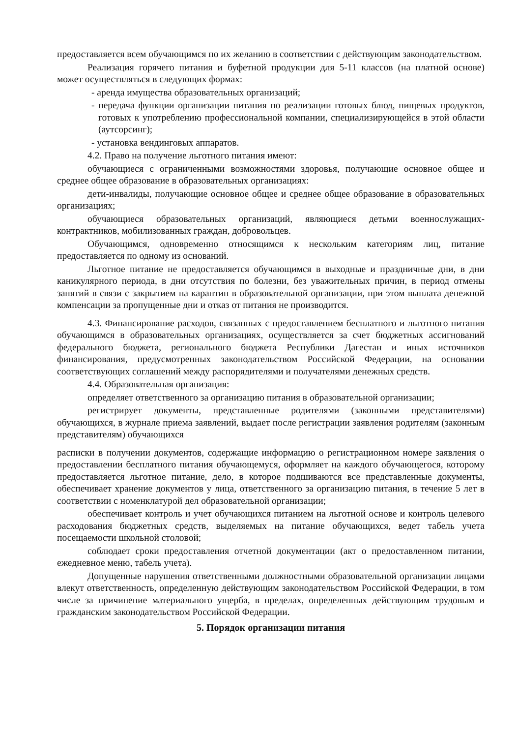предоставляется всем обучающимся по их желанию в соответствии с действующим законодательством.
Реализация горячего питания и буфетной продукции для 5-11 классов (на платной основе) может осуществляться в следующих формах:
- аренда имущества образовательных организаций;
- передача функции организации питания по реализации готовых блюд, пищевых продуктов, готовых к употреблению профессиональной компании, специализирующейся в этой области (аутсорсинг);
- установка вендинговых аппаратов.
4.2. Право на получение льготного питания имеют:
обучающиеся с ограниченными возможностями здоровья, получающие основное общее и среднее общее образование в образовательных организациях:
дети-инвалиды, получающие основное общее и среднее общее образование в образовательных организациях;
обучающиеся образовательных организаций, являющиеся детьми военнослужащих-контрактников, мобилизованных граждан, добровольцев.
Обучающимся, одновременно относящимся к нескольким категориям лиц, питание предоставляется по одному из оснований.
Льготное питание не предоставляется обучающимся в выходные и праздничные дни, в дни каникулярного периода, в дни отсутствия по болезни, без уважительных причин, в период отмены занятий в связи с закрытием на карантин в образовательной организации, при этом выплата денежной компенсации за пропущенные дни и отказ от питания не производится.
4.3. Финансирование расходов, связанных с предоставлением бесплатного и льготного питания обучающимся в образовательных организациях, осуществляется за счет бюджетных ассигнований федерального бюджета, регионального бюджета Республики Дагестан и иных источников финансирования, предусмотренных законодательством Российской Федерации, на основании соответствующих соглашений между распорядителями и получателями денежных средств.
4.4. Образовательная организация:
определяет ответственного за организацию питания в образовательной организации;
регистрирует документы, представленные родителями (законными представителями) обучающихся, в журнале приема заявлений, выдает после регистрации заявления родителям (законным представителям) обучающихся
расписки в получении документов, содержащие информацию о регистрационном номере заявления о предоставлении бесплатного питания обучающемуся, оформляет на каждого обучающегося, которому предоставляется льготное питание, дело, в которое подшиваются все представленные документы, обеспечивает хранение документов у лица, ответственного за организацию питания, в течение 5 лет в соответствии с номенклатурой дел образовательной организации;
обеспечивает контроль и учет обучающихся питанием на льготной основе и контроль целевого расходования бюджетных средств, выделяемых на питание обучающихся, ведет табель учета посещаемости школьной столовой;
соблюдает сроки предоставления отчетной документации (акт о предоставленном питании, ежедневное меню, табель учета).
Допущенные нарушения ответственными должностными образовательной организации лицами влекут ответственность, определенную действующим законодательством Российской Федерации, в том числе за причинение материального ущерба, в пределах, определенных действующим трудовым и гражданским законодательством Российской Федерации.
5. Порядок организации питания